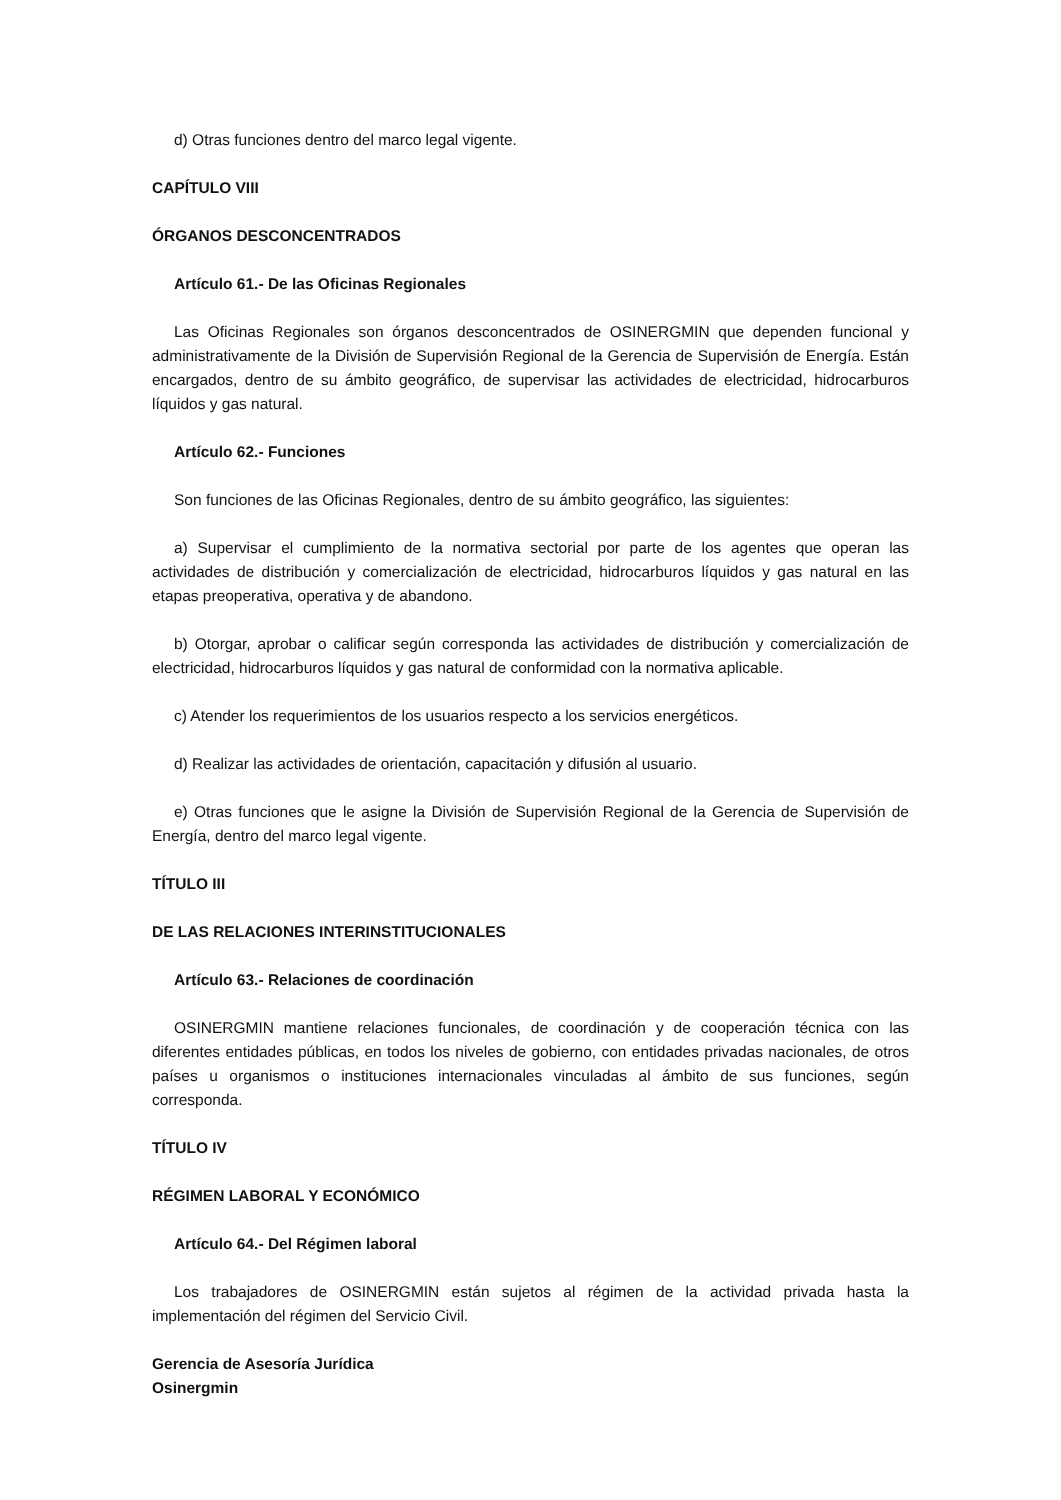d) Otras funciones dentro del marco legal vigente.
CAPÍTULO VIII
ÓRGANOS DESCONCENTRADOS
Artículo 61.- De las Oficinas Regionales
Las Oficinas Regionales son órganos desconcentrados de OSINERGMIN que dependen funcional y administrativamente de la División de Supervisión Regional de la Gerencia de Supervisión de Energía. Están encargados, dentro de su ámbito geográfico, de supervisar las actividades de electricidad, hidrocarburos líquidos y gas natural.
Artículo 62.- Funciones
Son funciones de las Oficinas Regionales, dentro de su ámbito geográfico, las siguientes:
a) Supervisar el cumplimiento de la normativa sectorial por parte de los agentes que operan las actividades de distribución y comercialización de electricidad, hidrocarburos líquidos y gas natural en las etapas preoperativa, operativa y de abandono.
b) Otorgar, aprobar o calificar según corresponda las actividades de distribución y comercialización de electricidad, hidrocarburos líquidos y gas natural de conformidad con la normativa aplicable.
c) Atender los requerimientos de los usuarios respecto a los servicios energéticos.
d) Realizar las actividades de orientación, capacitación y difusión al usuario.
e) Otras funciones que le asigne la División de Supervisión Regional de la Gerencia de Supervisión de Energía, dentro del marco legal vigente.
TÍTULO III
DE LAS RELACIONES INTERINSTITUCIONALES
Artículo 63.- Relaciones de coordinación
OSINERGMIN mantiene relaciones funcionales, de coordinación y de cooperación técnica con las diferentes entidades públicas, en todos los niveles de gobierno, con entidades privadas nacionales, de otros países u organismos o instituciones internacionales vinculadas al ámbito de sus funciones, según corresponda.
TÍTULO IV
RÉGIMEN LABORAL Y ECONÓMICO
Artículo 64.- Del Régimen laboral
Los trabajadores de OSINERGMIN están sujetos al régimen de la actividad privada hasta la implementación del régimen del Servicio Civil.
Gerencia de Asesoría Jurídica
Osinergmin